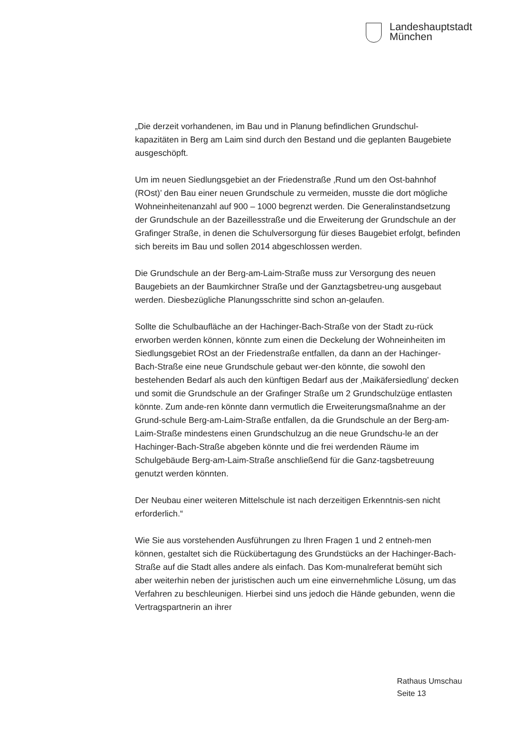Landeshauptstadt
München
„Die derzeit vorhandenen, im Bau und in Planung befindlichen Grundschul-kapazitäten in Berg am Laim sind durch den Bestand und die geplanten Baugebiete ausgeschöpft.
Um im neuen Siedlungsgebiet an der Friedenstraße ‚Rund um den Ost-bahnhof (ROst)’ den Bau einer neuen Grundschule zu vermeiden, musste die dort mögliche Wohneinheitenanzahl auf 900 – 1000 begrenzt werden. Die Generalinstandsetzung der Grundschule an der Bazeillesstraße und die Erweiterung der Grundschule an der Grafinger Straße, in denen die Schulversorgung für dieses Baugebiet erfolgt, befinden sich bereits im Bau und sollen 2014 abgeschlossen werden.
Die Grundschule an der Berg-am-Laim-Straße muss zur Versorgung des neuen Baugebiets an der Baumkirchner Straße und der Ganztagsbetreu-ung ausgebaut werden. Diesbezügliche Planungsschritte sind schon an-gelaufen.
Sollte die Schulbaufläche an der Hachinger-Bach-Straße von der Stadt zu-rück erworben werden können, könnte zum einen die Deckelung der Wohneinheiten im Siedlungsgebiet ROst an der Friedenstraße entfallen, da dann an der Hachinger-Bach-Straße eine neue Grundschule gebaut wer-den könnte, die sowohl den bestehenden Bedarf als auch den künftigen Bedarf aus der ‚Maikäfersiedlung’ decken und somit die Grundschule an der Grafinger Straße um 2 Grundschulzüge entlasten könnte. Zum ande-ren könnte dann vermutlich die Erweiterungsmaßnahme an der Grund-schule Berg-am-Laim-Straße entfallen, da die Grundschule an der Berg-am-Laim-Straße mindestens einen Grundschulzug an die neue Grundschu-le an der Hachinger-Bach-Straße abgeben könnte und die frei werdenden Räume im Schulgebäude Berg-am-Laim-Straße anschließend für die Ganz-tagsbetreuung genutzt werden könnten.
Der Neubau einer weiteren Mittelschule ist nach derzeitigen Erkenntnis-sen nicht erforderlich.“
Wie Sie aus vorstehenden Ausführungen zu Ihren Fragen 1 und 2 entneh-men können, gestaltet sich die Rückübertagung des Grundstücks an der Hachinger-Bach-Straße auf die Stadt alles andere als einfach. Das Kom-munalreferat bemüht sich aber weiterhin neben der juristischen auch um eine einvernehmliche Lösung, um das Verfahren zu beschleunigen. Hierbei sind uns jedoch die Hände gebunden, wenn die Vertragspartnerin an ihrer
Rathaus Umschau
Seite 13